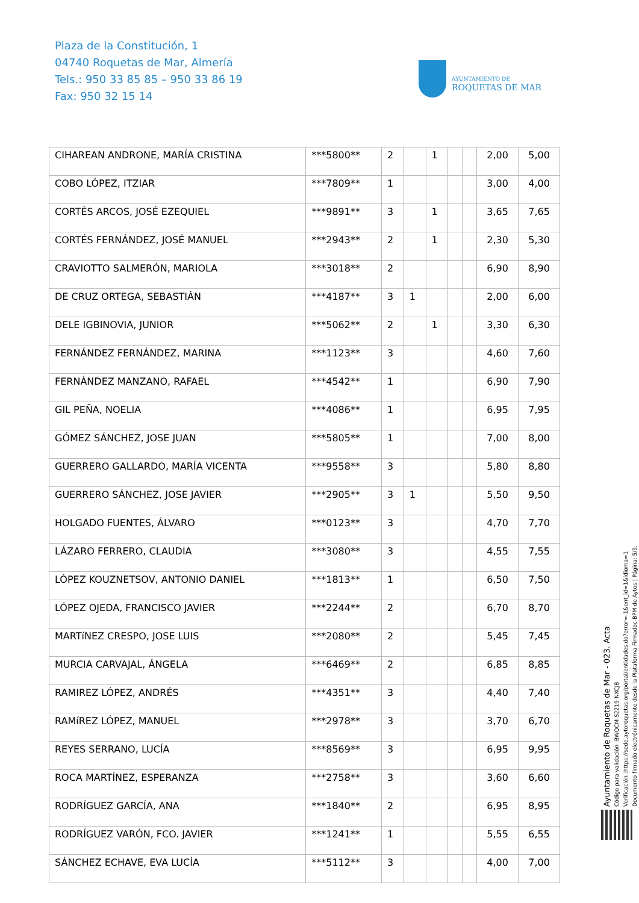Plaza de la Constitución, 1
04740 Roquetas de Mar, Almería
Tels.: 950 33 85 85 – 950 33 86 19
Fax: 950 32 15 14
AYUNTAMIENTO DE
ROQUETAS DE MAR
| CIHAREAN ANDRONE, MARÍA CRISTINA | ***5800** | 2 | | 1 | | | 2,00 | 5,00 |
| COBO LÓPEZ, ITZIAR | ***7809** | 1 | | | | | 3,00 | 4,00 |
| CORTÉS ARCOS, JOSÉ EZEQUIEL | ***9891** | 3 | | 1 | | | 3,65 | 7,65 |
| CORTÉS FERNÁNDEZ, JOSÉ MANUEL | ***2943** | 2 | | 1 | | | 2,30 | 5,30 |
| CRAVIOTTO SALMERÓN, MARIOLA | ***3018** | 2 | | | | | 6,90 | 8,90 |
| DE CRUZ ORTEGA, SEBASTIÁN | ***4187** | 3 | 1 | | | | 2,00 | 6,00 |
| DELE IGBINOVIA, JUNIOR | ***5062** | 2 | | 1 | | | 3,30 | 6,30 |
| FERNÁNDEZ FERNÁNDEZ, MARINA | ***1123** | 3 | | | | | 4,60 | 7,60 |
| FERNÁNDEZ MANZANO, RAFAEL | ***4542** | 1 | | | | | 6,90 | 7,90 |
| GIL PEÑA, NOELIA | ***4086** | 1 | | | | | 6,95 | 7,95 |
| GÓMEZ SÁNCHEZ, JOSE JUAN | ***5805** | 1 | | | | | 7,00 | 8,00 |
| GUERRERO GALLARDO, MARÍA VICENTA | ***9558** | 3 | | | | | 5,80 | 8,80 |
| GUERRERO SÁNCHEZ, JOSE JAVIER | ***2905** | 3 | 1 | | | | 5,50 | 9,50 |
| HOLGADO FUENTES, ÁLVARO | ***0123** | 3 | | | | | 4,70 | 7,70 |
| LÁZARO FERRERO, CLAUDIA | ***3080** | 3 | | | | | 4,55 | 7,55 |
| LÓPEZ KOUZNETSOV, ANTONIO DANIEL | ***1813** | 1 | | | | | 6,50 | 7,50 |
| LÓPEZ OJEDA, FRANCISCO JAVIER | ***2244** | 2 | | | | | 6,70 | 8,70 |
| MARTíNEZ CRESPO, JOSE LUIS | ***2080** | 2 | | | | | 5,45 | 7,45 |
| MURCIA CARVAJAL, ÁNGELA | ***6469** | 2 | | | | | 6,85 | 8,85 |
| RAMIREZ LÓPEZ, ANDRÉS | ***4351** | 3 | | | | | 4,40 | 7,40 |
| RAMíREZ LÓPEZ, MANUEL | ***2978** | 3 | | | | | 3,70 | 6,70 |
| REYES SERRANO, LUCÍA | ***8569** | 3 | | | | | 6,95 | 9,95 |
| ROCA MARTÍNEZ, ESPERANZA | ***2758** | 3 | | | | | 3,60 | 6,60 |
| RODRÍGUEZ GARCÍA, ANA | ***1840** | 2 | | | | | 6,95 | 8,95 |
| RODRÍGUEZ VARÓN, FCO. JAVIER | ***1241** | 1 | | | | | 5,55 | 6,55 |
| SÁNCHEZ ECHAVE, EVA LUCÍA | ***5112** | 3 | | | | | 4,00 | 7,00 |
Ayuntamiento de Roquetas de Mar - 023. Acta
Código para validación :BWQCM-S2219-NXCJB
Verificación :https://sede.aytoroquetas.org/portal/entidades.do?error=-1&ent_id=1&idioma=1
Documento firmado electrónicamente desde la Plataforma Firmadoc-BPM de Aytos | Página: 5/9.